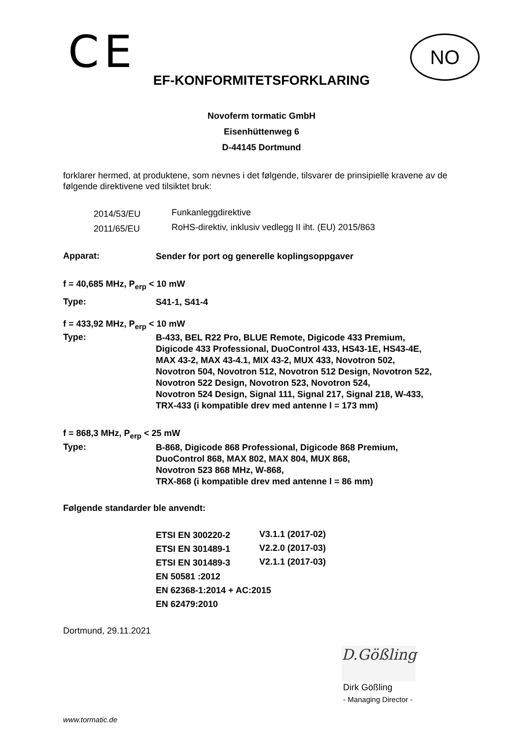CE
NO
EF-KONFORMITETSFORKLARING
Novoferm tormatic GmbH
Eisenhüttenweg 6
D-44145 Dortmund
forklarer hermed, at produktene, som nevnes i det følgende, tilsvarer de prinsipielle kravene av de følgende direktivene ved tilsiktet bruk:
| 2014/53/EU | Funkanleggdirektive |
| 2011/65/EU | RoHS-direktiv, inklusiv vedlegg II iht. (EU) 2015/863 |
Apparat:
Sender for port og generelle koplingsoppgaver
f = 40,685 MHz, P<sub>erp</sub> < 10 mW
Type:
S41-1, S41-4
f = 433,92 MHz, P<sub>erp</sub> < 10 mW
Type:
B-433, BEL R22 Pro, BLUE Remote, Digicode 433 Premium,
Digicode 433 Professional, DuoControl 433, HS43-1E, HS43-4E,
MAX 43-2, MAX 43-4.1, MIX 43-2, MUX 433, Novotron 502,
Novotron 504, Novotron 512, Novotron 512 Design, Novotron 522,
Novotron 522 Design, Novotron 523, Novotron 524,
Novotron 524 Design, Signal 111, Signal 217, Signal 218, W-433,
TRX-433 (i kompatible drev med antenne l = 173 mm)
f = 868,3 MHz, P<sub>erp</sub> < 25 mW
Type:
B-868, Digicode 868 Professional, Digicode 868 Premium,
DuoControl 868, MAX 802, MAX 804, MUX 868,
Novotron 523 868 MHz, W-868,
TRX-868 (i kompatible drev med antenne l = 86 mm)
Følgende standarder ble anvendt:
| ETSI EN 300220-2 | V3.1.1 (2017-02) |
| ETSI EN 301489-1 | V2.2.0 (2017-03) |
| ETSI EN 301489-3 | V2.1.1 (2017-03) |
| EN 50581 :2012 | |
| EN 62368-1:2014 + AC:2015 | |
| EN 62479:2010 | |
Dortmund, 29.11.2021
D.Gößling
Dirk Gößling
- Managing Director -
www.tormatic.de